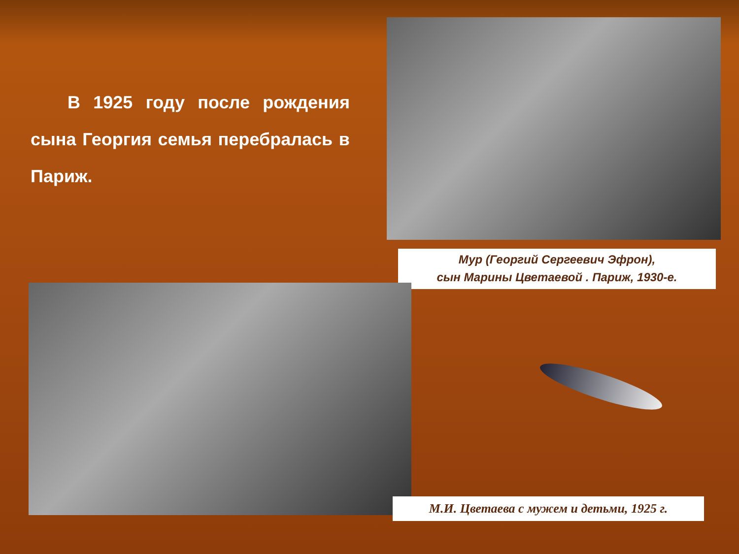В 1925 году после рождения сына Георгия семья перебралась в Париж.
Мур (Георгий Сергеевич Эфрон),
сын Марины Цветаевой . Париж, 1930-е.
М.И. Цветаева с мужем и детьми, 1925 г.